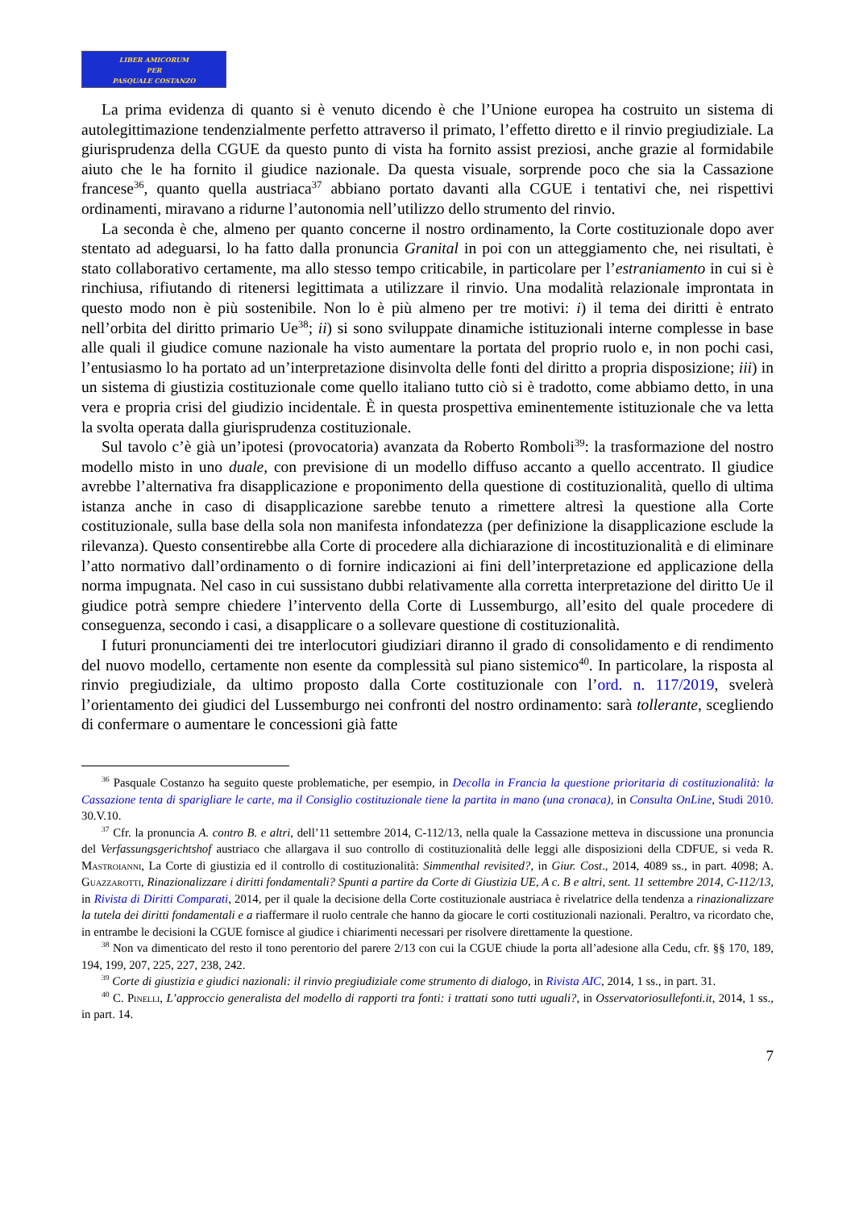LIBER AMICORUM
PER
PASQUALE COSTANZO
La prima evidenza di quanto si è venuto dicendo è che l’Unione europea ha costruito un sistema di autolegittimazione tendenzialmente perfetto attraverso il primato, l’effetto diretto e il rinvio pregiudiziale. La giurisprudenza della CGUE da questo punto di vista ha fornito assist preziosi, anche grazie al formidabile aiuto che le ha fornito il giudice nazionale. Da questa visuale, sorprende poco che sia la Cassazione francese<sup>36</sup>, quanto quella austriaca<sup>37</sup> abbiano portato davanti alla CGUE i tentativi che, nei rispettivi ordinamenti, miravano a ridurne l’autonomia nell’utilizzo dello strumento del rinvio.
La seconda è che, almeno per quanto concerne il nostro ordinamento, la Corte costituzionale dopo aver stentato ad adeguarsi, lo ha fatto dalla pronuncia Granital in poi con un atteggiamento che, nei risultati, è stato collaborativo certamente, ma allo stesso tempo criticabile, in particolare per l’estraniamento in cui si è rinchiusa, rifiutando di ritenersi legittimata a utilizzare il rinvio. Una modalità relazionale improntata in questo modo non è più sostenibile. Non lo è più almeno per tre motivi: i) il tema dei diritti è entrato nell’orbita del diritto primario Ue<sup>38</sup>; ii) si sono sviluppate dinamiche istituzionali interne complesse in base alle quali il giudice comune nazionale ha visto aumentare la portata del proprio ruolo e, in non pochi casi, l’entusiasmo lo ha portato ad un’interpretazione disinvolta delle fonti del diritto a propria disposizione; iii) in un sistema di giustizia costituzionale come quello italiano tutto ciò si è tradotto, come abbiamo detto, in una vera e propria crisi del giudizio incidentale. È in questa prospettiva eminentemente istituzionale che va letta la svolta operata dalla giurisprudenza costituzionale.
Sul tavolo c’è già un’ipotesi (provocatoria) avanzata da Roberto Romboli<sup>39</sup>: la trasformazione del nostro modello misto in uno duale, con previsione di un modello diffuso accanto a quello accentrato. Il giudice avrebbe l’alternativa fra disapplicazione e proponimento della questione di costituzionalità, quello di ultima istanza anche in caso di disapplicazione sarebbe tenuto a rimettere altresì la questione alla Corte costituzionale, sulla base della sola non manifesta infondatezza (per definizione la disapplicazione esclude la rilevanza). Questo consentirebbe alla Corte di procedere alla dichiarazione di incostituzionalità e di eliminare l’atto normativo dall’ordinamento o di fornire indicazioni ai fini dell’interpretazione ed applicazione della norma impugnata. Nel caso in cui sussistano dubbi relativamente alla corretta interpretazione del diritto Ue il giudice potrà sempre chiedere l’intervento della Corte di Lussemburgo, all’esito del quale procedere di conseguenza, secondo i casi, a disapplicare o a sollevare questione di costituzionalità.
I futuri pronunciamenti dei tre interlocutori giudiziari diranno il grado di consolidamento e di rendimento del nuovo modello, certamente non esente da complessità sul piano sistemico<sup>40</sup>. In particolare, la risposta al rinvio pregiudiziale, da ultimo proposto dalla Corte costituzionale con l’ord. n. 117/2019, svelerà l’orientamento dei giudici del Lussemburgo nei confronti del nostro ordinamento: sarà tollerante, scegliendo di confermare o aumentare le concessioni già fatte
<sup>36</sup> Pasquale Costanzo ha seguito queste problematiche, per esempio, in Decolla in Francia la questione prioritaria di costituzionalità: la Cassazione tenta di sparigliare le carte, ma il Consiglio costituzionale tiene la partita in mano (una cronaca), in Consulta OnLine, Studi 2010. 30.V.10.
<sup>37</sup> Cfr. la pronuncia A. contro B. e altri, dell’11 settembre 2014, C-112/13, nella quale la Cassazione metteva in discussione una pronuncia del Verfassungsgerichtshof austriaco che allargava il suo controllo di costituzionalità delle leggi alle disposizioni della CDFUE, si veda R. Mastroianni, La Corte di giustizia ed il controllo di costituzionalità: Simmenthal revisited?, in Giur. Cost., 2014, 4089 ss., in part. 4098; A. Guazzarotti, Rinazionalizzare i diritti fondamentali? Spunti a partire da Corte di Giustizia UE, A c. B e altri, sent. 11 settembre 2014, C-112/13, in Rivista di Diritti Comparati, 2014, per il quale la decisione della Corte costituzionale austriaca è rivelatrice della tendenza a rinazionalizzare la tutela dei diritti fondamentali e a riaffermare il ruolo centrale che hanno da giocare le corti costituzionali nazionali. Peraltro, va ricordato che, in entrambe le decisioni la CGUE fornisce al giudice i chiarimenti necessari per risolvere direttamente la questione.
<sup>38</sup> Non va dimenticato del resto il tono perentorio del parere 2/13 con cui la CGUE chiude la porta all’adesione alla Cedu, cfr. §§ 170, 189, 194, 199, 207, 225, 227, 238, 242.
<sup>39</sup> Corte di giustizia e giudici nazionali: il rinvio pregiudiziale come strumento di dialogo, in Rivista AIC, 2014, 1 ss., in part. 31.
<sup>40</sup> C. Pinelli, L’approccio generalista del modello di rapporti tra fonti: i trattati sono tutti uguali?, in Osservatoriosullefonti.it, 2014, 1 ss., in part. 14.
7